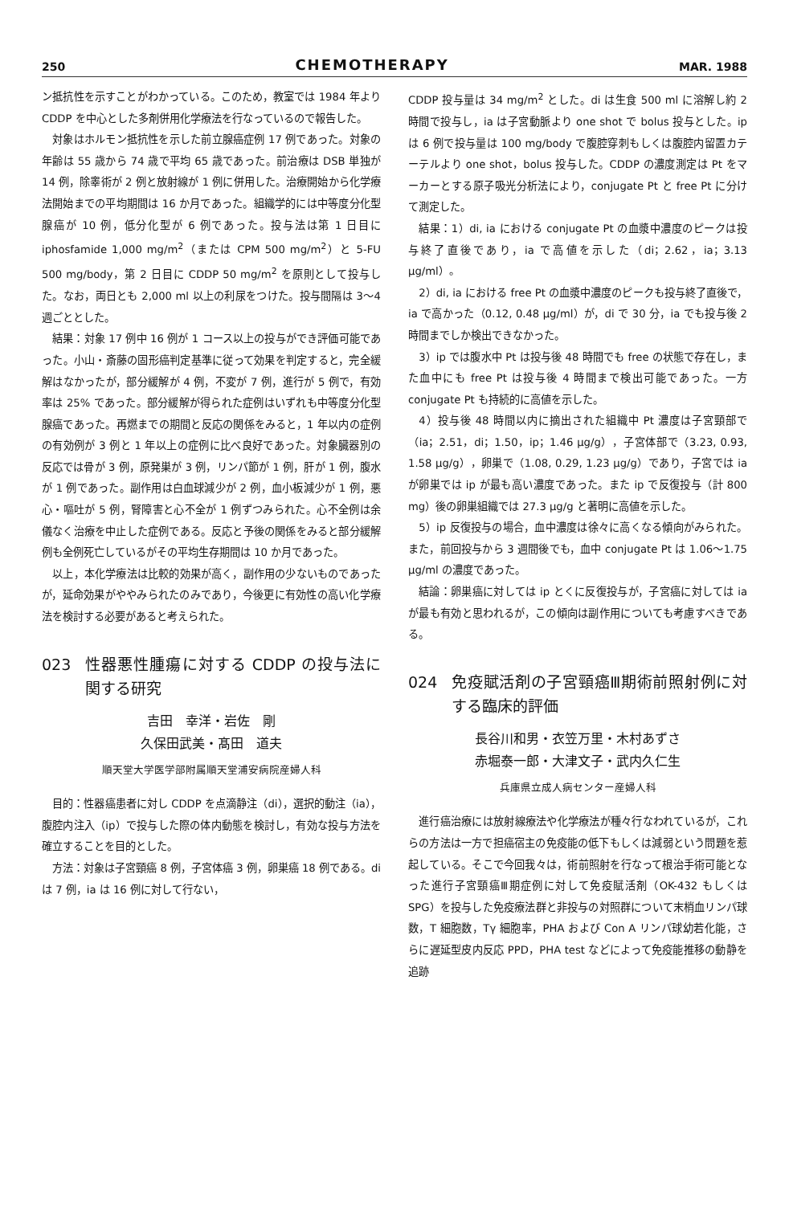250 CHEMOTHERAPY MAR. 1988
ン抵抗性を示すことがわかっている。このため，教室では 1984 年より CDDP を中心とした多剤併用化学療法を行なっているので報告した。
対象はホルモン抵抗性を示した前立腺癌症例 17 例であった。対象の年齢は 55 歳から 74 歳で平均 65 歳であった。前治療は DSB 単独が 14 例，除睾術が 2 例と放射線が 1 例に併用した。治療開始から化学療法開始までの平均期間は 16 か月であった。組織学的には中等度分化型腺癌が 10 例，低分化型が 6 例であった。投与法は第 1 日目に iphosfamide 1,000 mg/m<sup>2</sup>（または CPM 500 mg/m<sup>2</sup>）と 5-FU 500 mg/body，第 2 日目に CDDP 50 mg/m<sup>2</sup> を原則として投与した。なお，両日とも 2,000 ml 以上の利尿をつけた。投与間隔は 3〜4 週ごととした。
結果：対象 17 例中 16 例が 1 コース以上の投与ができ評価可能であった。小山・斎藤の固形癌判定基準に従って効果を判定すると，完全緩解はなかったが，部分緩解が 4 例，不変が 7 例，進行が 5 例で，有効率は 25% であった。部分緩解が得られた症例はいずれも中等度分化型腺癌であった。再燃までの期間と反応の関係をみると，1 年以内の症例の有効例が 3 例と 1 年以上の症例に比べ良好であった。対象臓器別の反応では骨が 3 例，原発巣が 3 例，リンパ節が 1 例，肝が 1 例，腹水が 1 例であった。副作用は白血球減少が 2 例，血小板減少が 1 例，悪心・嘔吐が 5 例，腎障害と心不全が 1 例ずつみられた。心不全例は余儀なく治療を中止した症例である。反応と予後の関係をみると部分緩解例も全例死亡しているがその平均生存期間は 10 か月であった。
以上，本化学療法は比較的効果が高く，副作用の少ないものであったが，延命効果がややみられたのみであり，今後更に有効性の高い化学療法を検討する必要があると考えられた。
023 性器悪性腫瘍に対する CDDP の投与法に関する研究
吉田　幸洋・岩佐　剛
久保田武美・髙田　道夫
順天堂大学医学部附属順天堂浦安病院産婦人科
目的：性器癌患者に対し CDDP を点滴静注（di），選択的動注（ia），腹腔内注入（ip）で投与した際の体内動態を検討し，有効な投与方法を確立することを目的とした。
方法：対象は子宮頸癌 8 例，子宮体癌 3 例，卵巣癌 18 例である。di は 7 例，ia は 16 例に対して行ない，
CDDP 投与量は 34 mg/m<sup>2</sup> とした。di は生食 500 ml に溶解し約 2 時間で投与し，ia は子宮動脈より one shot で bolus 投与とした。ip は 6 例で投与量は 100 mg/body で腹腔穿刺もしくは腹腔内留置カテーテルより one shot，bolus 投与した。CDDP の濃度測定は Pt をマーカーとする原子吸光分析法により，conjugate Pt と free Pt に分けて測定した。
結果：1）di, ia における conjugate Pt の血漿中濃度のピークは投与終了直後であり，ia で高値を示した（di；2.62，ia；3.13 μg/ml）。
2）di, ia における free Pt の血漿中濃度のピークも投与終了直後で，ia で高かった（0.12, 0.48 μg/ml）が，di で 30 分，ia でも投与後 2 時間までしか検出できなかった。
3）ip では腹水中 Pt は投与後 48 時間でも free の状態で存在し，また血中にも free Pt は投与後 4 時間まで検出可能であった。一方 conjugate Pt も持続的に高値を示した。
4）投与後 48 時間以内に摘出された組織中 Pt 濃度は子宮頸部で（ia；2.51，di；1.50，ip；1.46 μg/g），子宮体部で（3.23, 0.93, 1.58 μg/g），卵巣で（1.08, 0.29, 1.23 μg/g）であり，子宮では ia が卵巣では ip が最も高い濃度であった。また ip で反復投与（計 800 mg）後の卵巣組織では 27.3 μg/g と著明に高値を示した。
5）ip 反復投与の場合，血中濃度は徐々に高くなる傾向がみられた。また，前回投与から 3 週間後でも，血中 conjugate Pt は 1.06〜1.75 μg/ml の濃度であった。
結論：卵巣癌に対しては ip とくに反復投与が，子宮癌に対しては ia が最も有効と思われるが，この傾向は副作用についても考慮すべきである。
024 免疫賦活剤の子宮頸癌Ⅲ期術前照射例に対する臨床的評価
長谷川和男・衣笠万里・木村あずさ
赤堀泰一郎・大津文子・武内久仁生
兵庫県立成人病センター産婦人科
進行癌治療には放射線療法や化学療法が種々行なわれているが，これらの方法は一方で担癌宿主の免疫能の低下もしくは減弱という問題を惹起している。そこで今回我々は，術前照射を行なって根治手術可能となった進行子宮頸癌Ⅲ期症例に対して免疫賦活剤（OK-432 もしくは SPG）を投与した免疫療法群と非投与の対照群について末梢血リンパ球数，T 細胞数，Tγ 細胞率，PHA および Con A リンパ球幼若化能，さらに遅延型皮内反応 PPD，PHA test などによって免疫能推移の動静を追跡